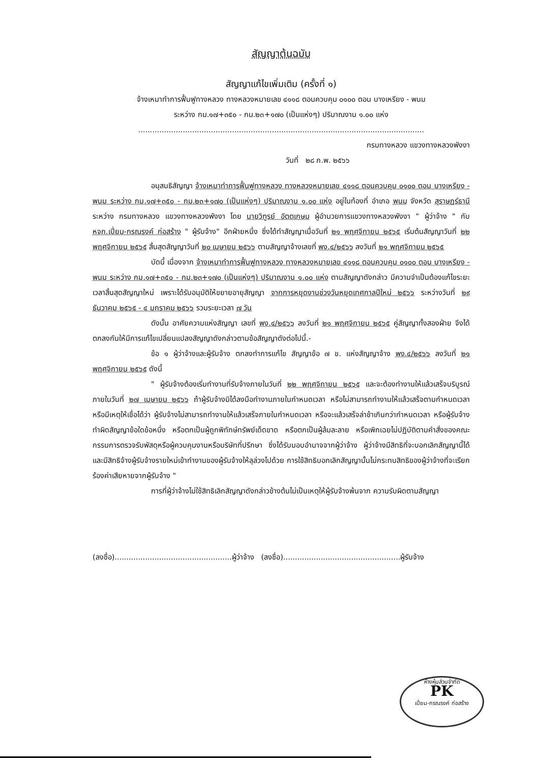สัญญาต้นฉบับ
สัญญาแก้ไขเพิ่มเติม (ครั้งที่ ๑)
จ้างเหมาทำการฟื้นฟูทางหลวง ทางหลวงหมายเลข ๔๑๑๘ ตอนควบคุม ๐๑๐๐ ตอน บางเหรียง - พนม
ระหว่าง กม.๑๗+๓๕๐ - กม.๒๓+๑๗๐ (เป็นแห่งๆ) ปริมาณงาน ๑.๐๐ แห่ง
..........................................................................................................................
กรมทางหลวง แขวงทางหลวงพังงา
วันที่ ๒๘ ก.พ. ๒๕๖๖
อนุสนธิสัญญา จ้างเหมาทำการฟื้นฟูทางหลวง ทางหลวงหมายเลข ๔๑๑๘ ตอนควบคุม ๐๑๐๐ ตอน บางเหรียง - พนม ระหว่าง กม.๑๗+๓๕๐ - กม.๒๓+๑๗๐ (เป็นแห่งๆ) ปริมาณงาน ๑.๐๐ แห่ง อยู่ในท้องที่ อำเภอ พนม จังหวัด สุราษฎร์ธานี ระหว่าง กรมทางหลวง แขวงทางหลวงพังงา โดย นายวิฑูรย์ อัตตเกษม ผู้อำนวยการแขวงทางหลวงพังงา " ผู้ว่าจ้าง " กับ หจก.เปี่ยม-กรณรงค์ ก่อสร้าง " ผู้รับจ้าง" อีกฝ่ายหนึ่ง ซึ่งได้ทำสัญญาเมื่อวันที่ ๒๑ พฤศจิกายน ๒๕๖๕ เริ่มต้นสัญญาวันที่ ๒๒ พฤศจิกายน ๒๕๖๕ สิ้นสุดสัญญาวันที่ ๒๐ เมษายน ๒๕๖๖ ตามสัญญาจ้างเลขที่ พง.๔/๒๕๖๖ ลงวันที่ ๒๑ พฤศจิกายน ๒๕๖๕
บัดนี้ เนื่องจาก จ้างเหมาทำการฟื้นฟูทางหลวง ทางหลวงหมายเลข ๔๑๑๘ ตอนควบคุม ๐๑๐๐ ตอน บางเหรียง - พนม ระหว่าง กม.๑๗+๓๕๐ - กม.๒๓+๑๗๐ (เป็นแห่งๆ) ปริมาณงาน ๑.๐๐ แห่ง ตามสัญญาดังกล่าว มีความจำเป็นต้องแก้ไขระยะเวลาสิ้นสุดสัญญาใหม่ เพราะได้รับอนุมัติให้ขยายอายุสัญญา จากการหยุดงานช่วงวันหยุดเทศกาลปีใหม่ ๒๕๖๖ ระหว่างวันที่ ๒๙ ธันวาคม ๒๕๖๕ - ๔ มกราคม ๒๕๖๖ รวมระยะเวลา ๗ วัน
ดังนั้น อาศัยความแห่งสัญญา เลขที่ พง.๔/๒๕๖๖ ลงวันที่ ๒๑ พฤศจิกายน ๒๕๖๕ คู่สัญญาทั้งสองฝ่าย จึงได้ตกลงกันให้มีการแก้ไขเปลี่ยนแปลงสัญญาดังกล่าวตามข้อสัญญาดังต่อไปนี้.-
ข้อ ๑ ผู้ว่าจ้างและผู้รับจ้าง ตกลงทำการแก้ไข สัญญาข้อ ๗ ข. แห่งสัญญาจ้าง พง.๔/๒๕๖๖ ลงวันที่ ๒๑ พฤศจิกายน ๒๕๖๕ ดังนี้
" ผู้รับจ้างต้องเริ่มทำงานที่รับจ้างภายในวันที่ ๒๒ พฤศจิกายน ๒๕๖๕ และจะต้องทำงานให้แล้วเสร็จบริบูรณ์ภายในวันที่ ๒๗ เมษายน ๒๕๖๖ ถ้าผู้รับจ้างมิได้ลงมือทำงานภายในกำหนดเวลา หรือไม่สามารถทำงานให้แล้วเสร็จตามกำหนดเวลา หรือมีเหตุให้เชื่อได้ว่า ผู้รับจ้างไม่สามารถทำงานให้แล้วเสร็จภายในกำหนดเวลา หรือจะแล้วเสร็จล่าช้าเกินกว่ากำหนดเวลา หรือผู้รับจ้างทำผิดสัญญาข้อใดข้อหนึ่ง หรือตกเป็นผู้ถูกพิทักษ์ทรัพย์เด็ดขาด หรือตกเป็นผู้ล้มละลาย หรือเพิกเฉยไม่ปฏิบัติตามคำสั่งของคณะกรรมการตรวจรับพัสดุหรือผู้ควบคุมงานหรือบริษัทที่ปรึกษา ซึ่งได้รับมอบอำนาจจากผู้ว่าจ้าง ผู้ว่าจ้างมีสิทธิที่จะบอกเลิกสัญญานี้ได้ และมีสิทธิจ้างผู้รับจ้างรายใหม่เข้าทำงานของผู้รับจ้างให้ลุล่วงไปด้วย การใช้สิทธิบอกเลิกสัญญานั้นไม่กระทบสิทธิของผู้ว่าจ้างที่จะเรียกร้องค่าเสียหายจากผู้รับจ้าง "
การที่ผู้ว่าจ้างไม่ใช้สิทธิเลิกสัญญาดังกล่าวข้างต้นไม่เป็นเหตุให้ผู้รับจ้างพ้นจาก ความรับผิดตามสัญญา
(ลงชื่อ)..................................................ผู้ว่าจ้าง (ลงชื่อ)..................................................ผู้รับจ้าง
ห้างหุ้นส่วนจำกัด
PK
เปี่ยม-กรณรงค์ ก่อสร้าง